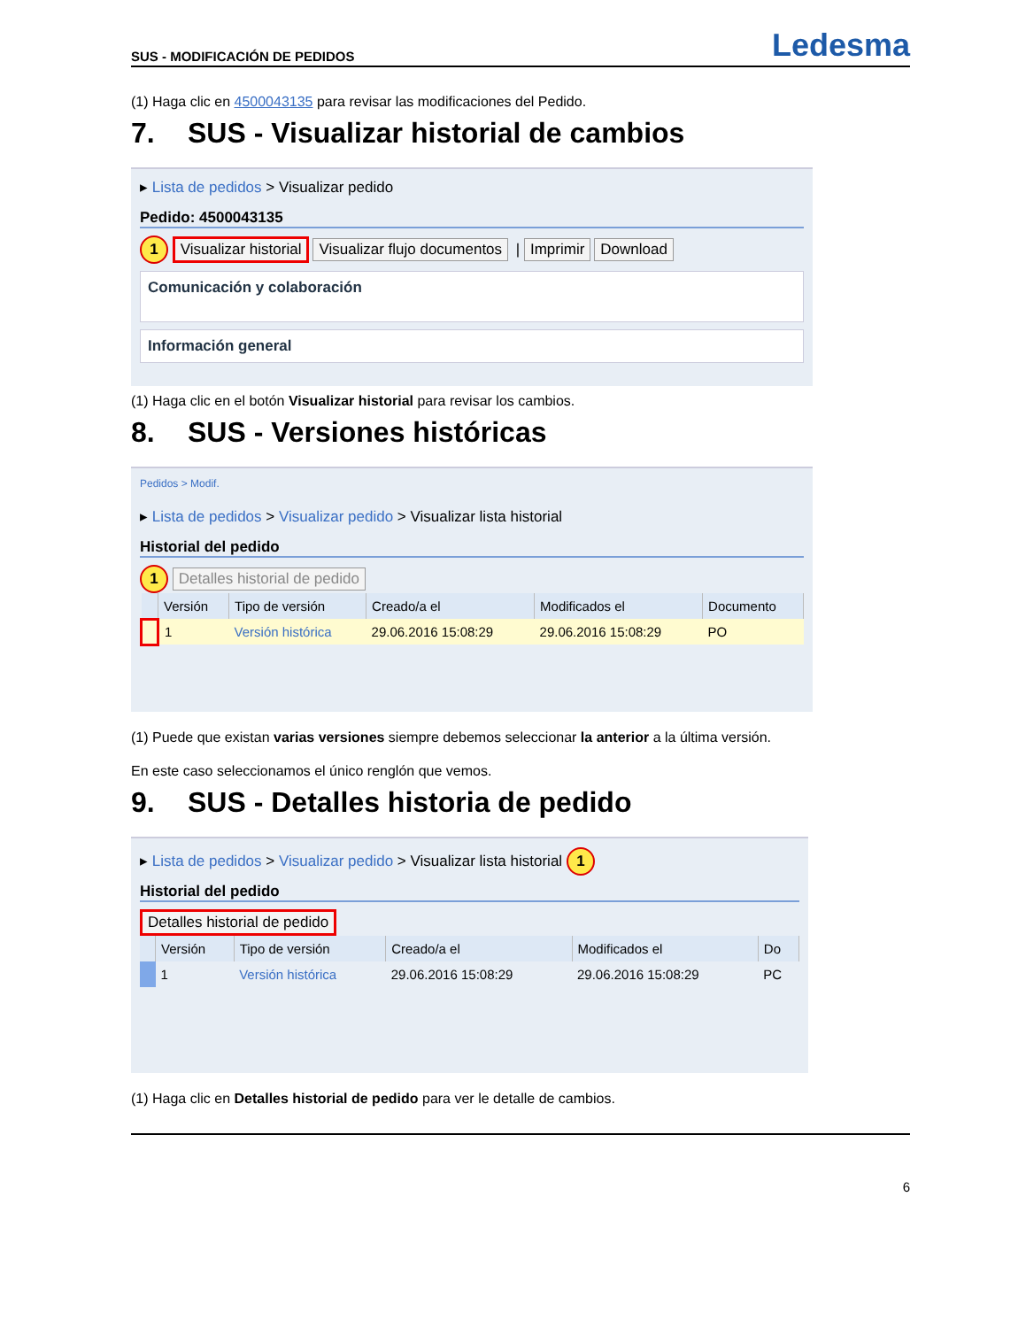SUS - MODIFICACIÓN DE PEDIDOS Ledesma
(1) Haga clic en 4500043135 para revisar las modificaciones del Pedido.
7. SUS - Visualizar historial de cambios
▸ Lista de pedidos > Visualizar pedido
Pedido: 4500043135
1 Visualizar historial Visualizar flujo documentos | Imprimir Download
Comunicación y colaboración
Información general
(1) Haga clic en el botón Visualizar historial para revisar los cambios.
8. SUS - Versiones históricas
Pedidos > Modif.
▸ Lista de pedidos > Visualizar pedido > Visualizar lista historial
Historial del pedido
1 Detalles historial de pedido
| | Versión | Tipo de versión | Creado/a el | Modificados el | Documento |
| --- | --- | --- | --- | --- | --- |
| | 1 | Versión histórica | 29.06.2016 15:08:29 | 29.06.2016 15:08:29 | PO |
(1) Puede que existan varias versiones siempre debemos seleccionar la anterior a la última versión.
En este caso seleccionamos el único renglón que vemos.
9. SUS - Detalles historia de pedido
▸ Lista de pedidos > Visualizar pedido > Visualizar lista historial 1
Historial del pedido
Detalles historial de pedido
| | Versión | Tipo de versión | Creado/a el | Modificados el | Do |
| --- | --- | --- | --- | --- | --- |
| | 1 | Versión histórica | 29.06.2016 15:08:29 | 29.06.2016 15:08:29 | PC |
(1) Haga clic en Detalles historial de pedido para ver le detalle de cambios.
6